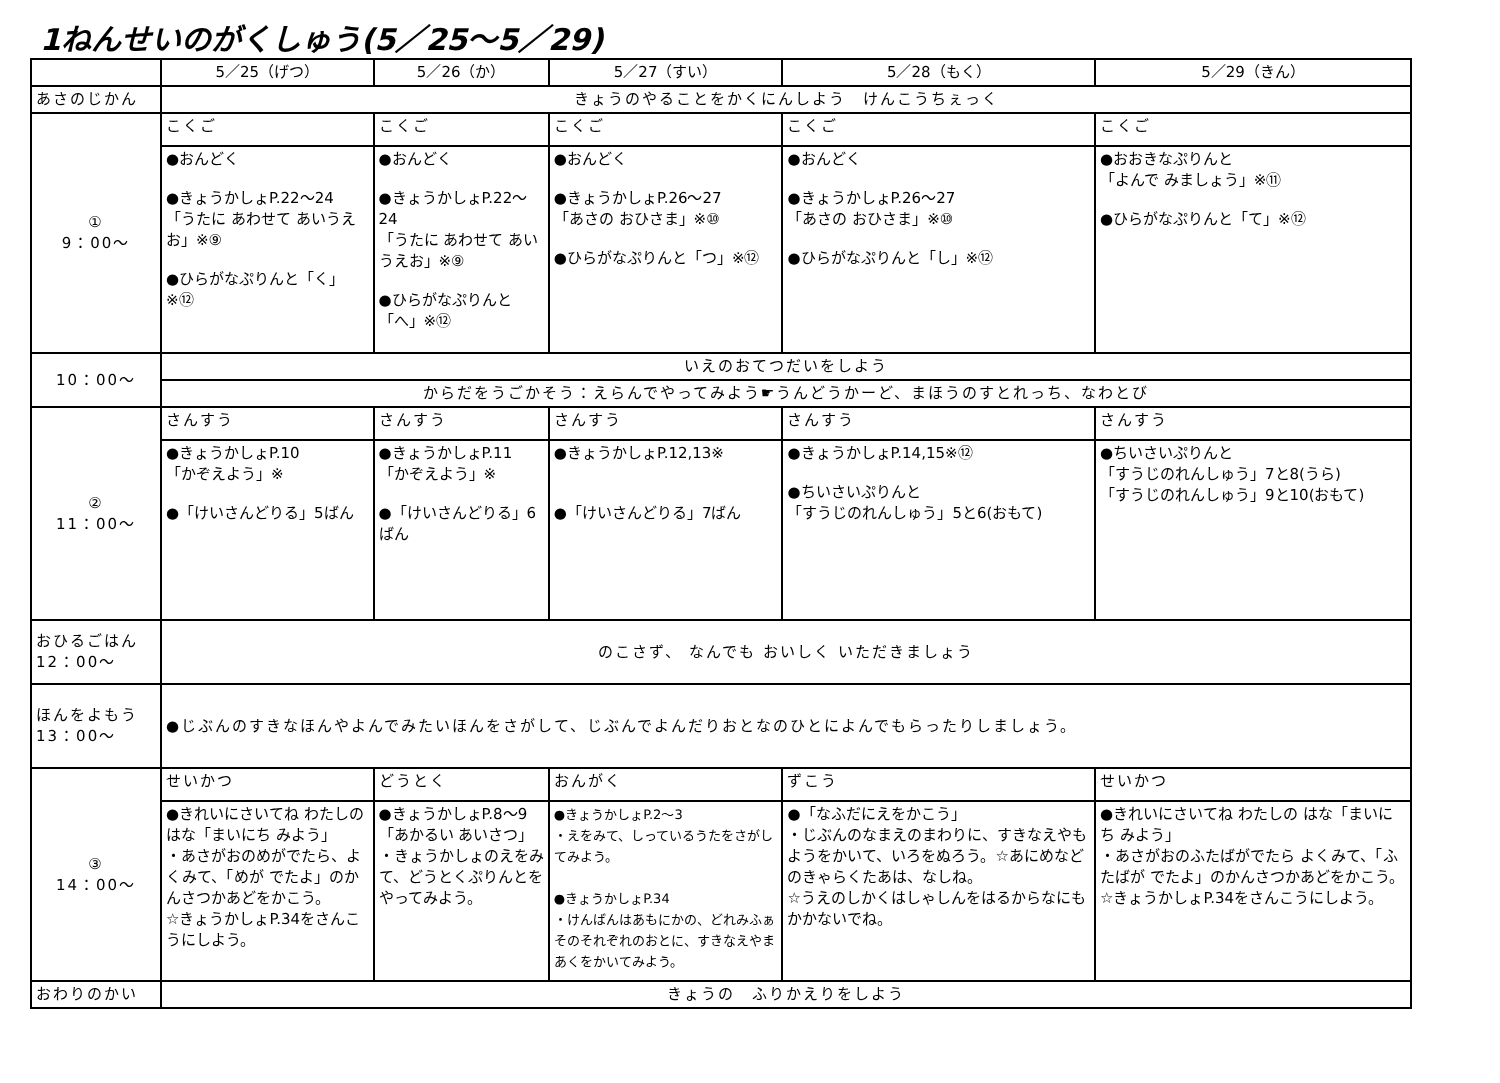1ねんせいのがくしゅう(5／25～5／29)
| | 5／25（げつ） | 5／26（か） | 5／27（すい） | 5／28（もく） | 5／29（きん） |
| --- | --- | --- | --- | --- | --- |
| あさのじかん | きょうのやることをかくにんしよう けんこうちぇっく | | | | |
| ① 9：00～ | こくご | こくご | こくご | こくご | こくご |
| | ●おんどく ●きょうかしょP.22～24 「うたに あわせて あいうえお」※⑨ ●ひらがなぷりんと「く」※⑫ | ●おんどく ●きょうかしょP.22～24 「うたに あわせて あいうえお」※⑨ ●ひらがなぷりんと「へ」※⑫ | ●おんどく ●きょうかしょP.26～27 「あさの おひさま」※⑩ ●ひらがなぷりんと「つ」※⑫ | ●おんどく ●きょうかしょP.26～27 「あさの おひさま」※⑩ ●ひらがなぷりんと「し」※⑫ | ●おおきなぷりんと 「よんで みましょう」※⑪ ●ひらがなぷりんと「て」※⑫ |
| 10：00～ | いえのおてつだいをしよう | | | | |
| | からだをうごかそう：えらんでやってみよう☛うんどうかーど、まほうのすとれっち、なわとび | | | | |
| ② 11：00～ | さんすう | さんすう | さんすう | さんすう | さんすう |
| | ●きょうかしょP.10 「かぞえよう」※ ●「けいさんどりる」5ばん | ●きょうかしょP.11 「かぞえよう」※ ●「けいさんどりる」6ばん | ●きょうかしょP.12,13※ ●「けいさんどりる」7ばん | ●きょうかしょP.14,15※⑫ ●ちいさいぷりんと 「すうじのれんしゅう」5と6(おもて) | ●ちいさいぷりんと 「すうじのれんしゅう」7と8(うら) 「すうじのれんしゅう」9と10(おもて) |
| おひるごはん 12：00～ | のこさず、 なんでも おいしく いただきましょう | | | | |
| ほんをよもう 13：00～ | ●じぶんのすきなほんやよんでみたいほんをさがして、じぶんでよんだりおとなのひとによんでもらったりしましょう。 | | | | |
| ③ 14：00～ | せいかつ | どうとく | おんがく | ずこう | せいかつ |
| | ●きれいにさいてね わたしの はな「まいにち みよう」 ・あさがおのめがでたら、よくみて、「めが でたよ」のかんさつかあどをかこう。 ☆きょうかしょP.34をさんこうにしよう。 | ●きょうかしょP.8～9 「あかるい あいさつ」 ・きょうかしょのえをみて、どうとくぷりんとをやってみよう。 | ●きょうかしょP.2～3 ・えをみて、しっているうたをさがしてみよう。 ●きょうかしょP.34 ・けんばんはあもにかの、どれみふぁそのそれぞれのおとに、すきなえやまあくをかいてみよう。 | ●「なふだにえをかこう」 ・じぶんのなまえのまわりに、すきなえやもようをかいて、いろをぬろう。☆あにめなどのきゃらくたあは、なしね。 ☆うえのしかくはしゃしんをはるからなにもかかないでね。 | ●きれいにさいてね わたしの はな「まいにち みよう」 ・あさがおのふたばがでたら よくみて、「ふたばが でたよ」のかんさつかあどをかこう。☆きょうかしょP.34をさんこうにしよう。 |
| おわりのかい | きょうの ふりかえりをしよう | | | | |